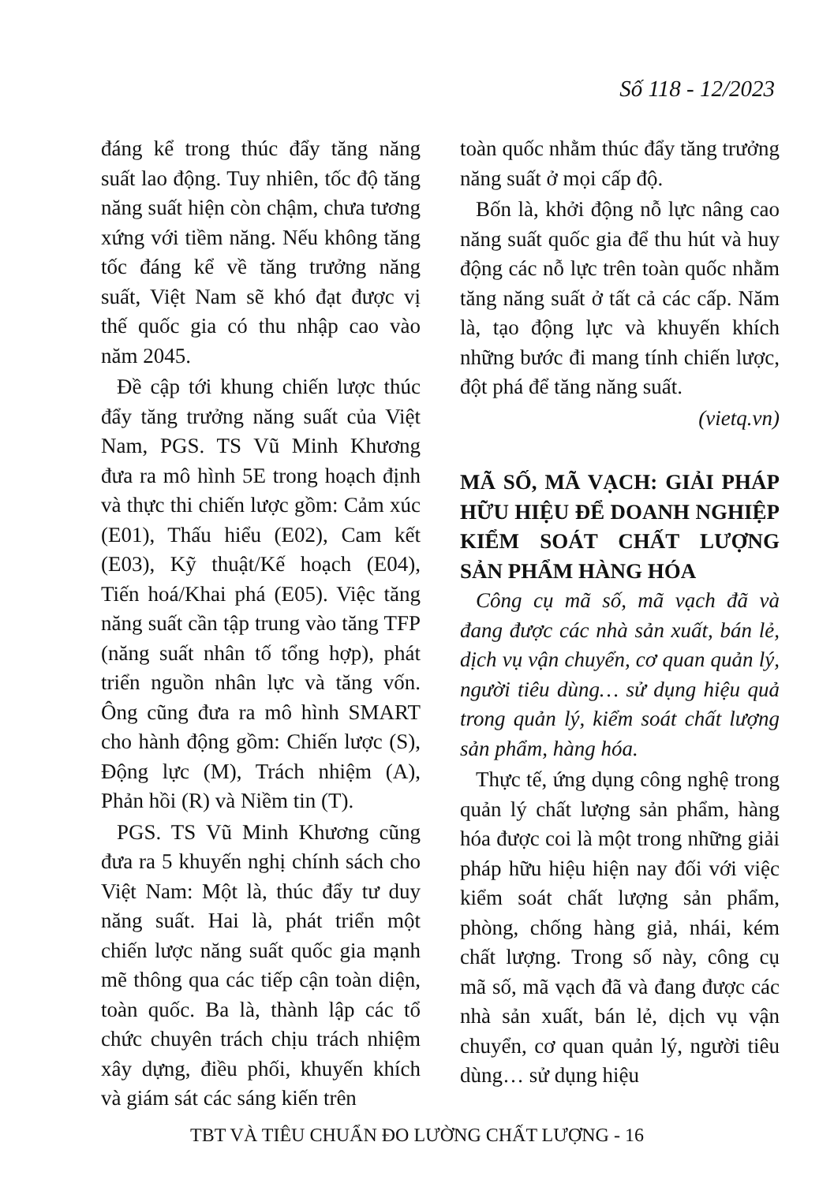Số 118 - 12/2023
đáng kể trong thúc đẩy tăng năng suất lao động. Tuy nhiên, tốc độ tăng năng suất hiện còn chậm, chưa tương xứng với tiềm năng. Nếu không tăng tốc đáng kể về tăng trưởng năng suất, Việt Nam sẽ khó đạt được vị thế quốc gia có thu nhập cao vào năm 2045.
Đề cập tới khung chiến lược thúc đẩy tăng trưởng năng suất của Việt Nam, PGS. TS Vũ Minh Khương đưa ra mô hình 5E trong hoạch định và thực thi chiến lược gồm: Cảm xúc (E01), Thấu hiểu (E02), Cam kết (E03), Kỹ thuật/Kế hoạch (E04), Tiến hoá/Khai phá (E05). Việc tăng năng suất cần tập trung vào tăng TFP (năng suất nhân tố tổng hợp), phát triển nguồn nhân lực và tăng vốn. Ông cũng đưa ra mô hình SMART cho hành động gồm: Chiến lược (S), Động lực (M), Trách nhiệm (A), Phản hồi (R) và Niềm tin (T).
PGS. TS Vũ Minh Khương cũng đưa ra 5 khuyến nghị chính sách cho Việt Nam: Một là, thúc đẩy tư duy năng suất. Hai là, phát triển một chiến lược năng suất quốc gia mạnh mẽ thông qua các tiếp cận toàn diện, toàn quốc. Ba là, thành lập các tổ chức chuyên trách chịu trách nhiệm xây dựng, điều phối, khuyến khích và giám sát các sáng kiến trên
toàn quốc nhằm thúc đẩy tăng trưởng năng suất ở mọi cấp độ.
Bốn là, khởi động nỗ lực nâng cao năng suất quốc gia để thu hút và huy động các nỗ lực trên toàn quốc nhằm tăng năng suất ở tất cả các cấp. Năm là, tạo động lực và khuyến khích những bước đi mang tính chiến lược, đột phá để tăng năng suất.
(vietq.vn)
MÃ SỐ, MÃ VẠCH: GIẢI PHÁP HỮU HIỆU ĐỂ DOANH NGHIỆP KIỂM SOÁT CHẤT LƯỢNG SẢN PHẨM HÀNG HÓA
Công cụ mã số, mã vạch đã và đang được các nhà sản xuất, bán lẻ, dịch vụ vận chuyển, cơ quan quản lý, người tiêu dùng… sử dụng hiệu quả trong quản lý, kiểm soát chất lượng sản phẩm, hàng hóa.
Thực tế, ứng dụng công nghệ trong quản lý chất lượng sản phẩm, hàng hóa được coi là một trong những giải pháp hữu hiệu hiện nay đối với việc kiểm soát chất lượng sản phẩm, phòng, chống hàng giả, nhái, kém chất lượng. Trong số này, công cụ mã số, mã vạch đã và đang được các nhà sản xuất, bán lẻ, dịch vụ vận chuyển, cơ quan quản lý, người tiêu dùng… sử dụng hiệu
TBT VÀ TIÊU CHUẨN ĐO LƯỜNG CHẤT LƯỢNG - 16